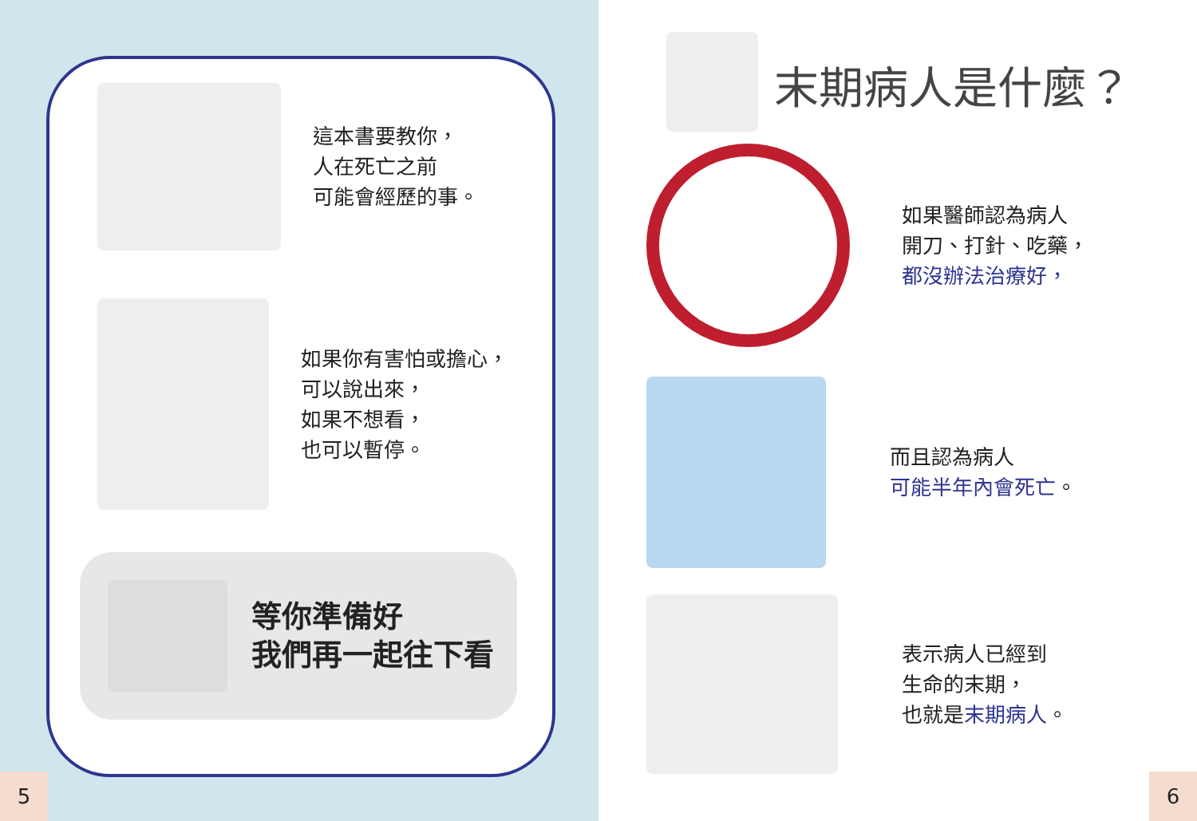這本書要教你，
人在死亡之前
可能會經歷的事。
如果你有害怕或擔心，
可以說出來，
如果不想看，
也可以暫停。
等你準備好
我們再一起往下看
5
末期病人是什麼？
如果醫師認為病人
開刀、打針、吃藥，
都沒辦法治療好，
而且認為病人
可能半年內會死亡。
表示病人已經到
生命的末期，
也就是末期病人。
6